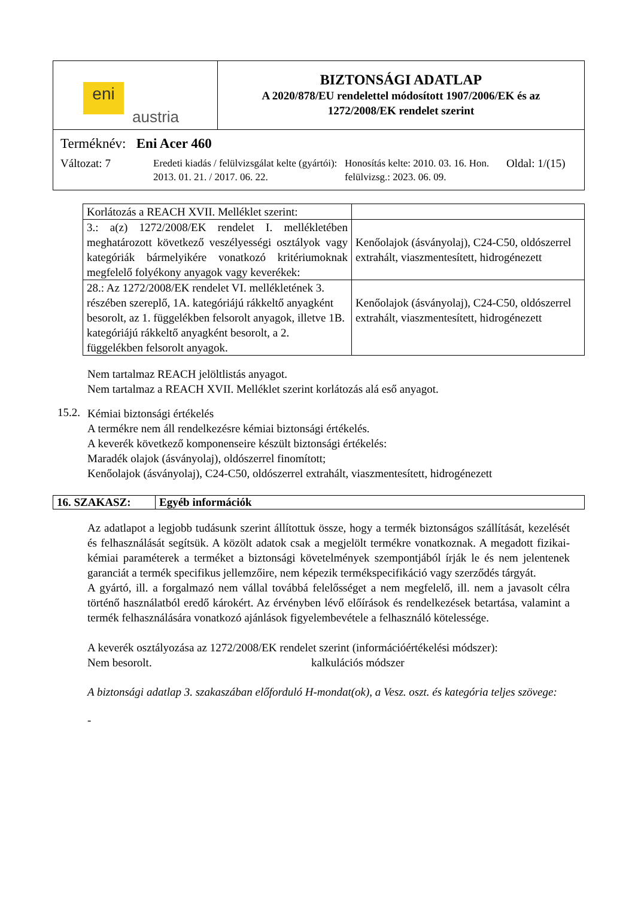| eni austria | BIZTONSÁGI ADATLAP A 2020/878/EU rendelettel módosított 1907/2006/EK és az 1272/2008/EK rendelet szerint |
| Terméknév: Eni Acer 460 Változat: 7 Eredeti kiadás / felülvizsgálat kelte (gyártói): 2013. 01. 21. / 2017. 06. 22. Honosítás kelte: 2010. 03. 16. Hon. felülvizsg.: 2023. 06. 09. Oldal: 1/(15) | |
| Korlátozás a REACH XVII. Melléklet szerint: | |
| 3.: a(z) 1272/2008/EK rendelet I. mellékletében meghatározott következő veszélyességi osztályok vagy kategóriák bármelyikére vonatkozó kritériumoknak megfelelő folyékony anyagok vagy keverékek: | Kenőolajok (ásványolaj), C24-C50, oldószerrel extrahált, viaszmentesített, hidrogénezett |
| 28.: Az 1272/2008/EK rendelet VI. mellékletének 3. részében szereplő, 1A. kategóriájú rákkeltő anyagként besorolt, az 1. függelékben felsorolt anyagok, illetve 1B. kategóriájú rákkeltő anyagként besorolt, a 2. függelékben felsorolt anyagok. | Kenőolajok (ásványolaj), C24-C50, oldószerrel extrahált, viaszmentesített, hidrogénezett |
Nem tartalmaz REACH jelöltlistás anyagot.
Nem tartalmaz a REACH XVII. Melléklet szerint korlátozás alá eső anyagot.
15.2.
Kémiai biztonsági értékelés
A termékre nem áll rendelkezésre kémiai biztonsági értékelés.
A keverék következő komponenseire készült biztonsági értékelés:
Maradék olajok (ásványolaj), oldószerrel finomított;
Kenőolajok (ásványolaj), C24-C50, oldószerrel extrahált, viaszmentesített, hidrogénezett
16. SZAKASZ: Egyéb információk
Az adatlapot a legjobb tudásunk szerint állítottuk össze, hogy a termék biztonságos szállítását, kezelését és felhasználását segítsük. A közölt adatok csak a megjelölt termékre vonatkoznak. A megadott fizikai-kémiai paraméterek a terméket a biztonsági követelmények szempontjából írják le és nem jelentenek garanciát a termék specifikus jellemzőire, nem képezik termékspecifikáció vagy szerződés tárgyát.
A gyártó, ill. a forgalmazó nem vállal továbbá felelősséget a nem megfelelő, ill. nem a javasolt célra történő használatból eredő károkért. Az érvényben lévő előírások és rendelkezések betartása, valamint a termék felhasználására vonatkozó ajánlások figyelembevétele a felhasználó kötelessége.
A keverék osztályozása az 1272/2008/EK rendelet szerint (információértékelési módszer):
Nem besorolt. kalkulációs módszer
A biztonsági adatlap 3. szakaszában előforduló H-mondat(ok), a Vesz. oszt. és kategória teljes szövege:
-